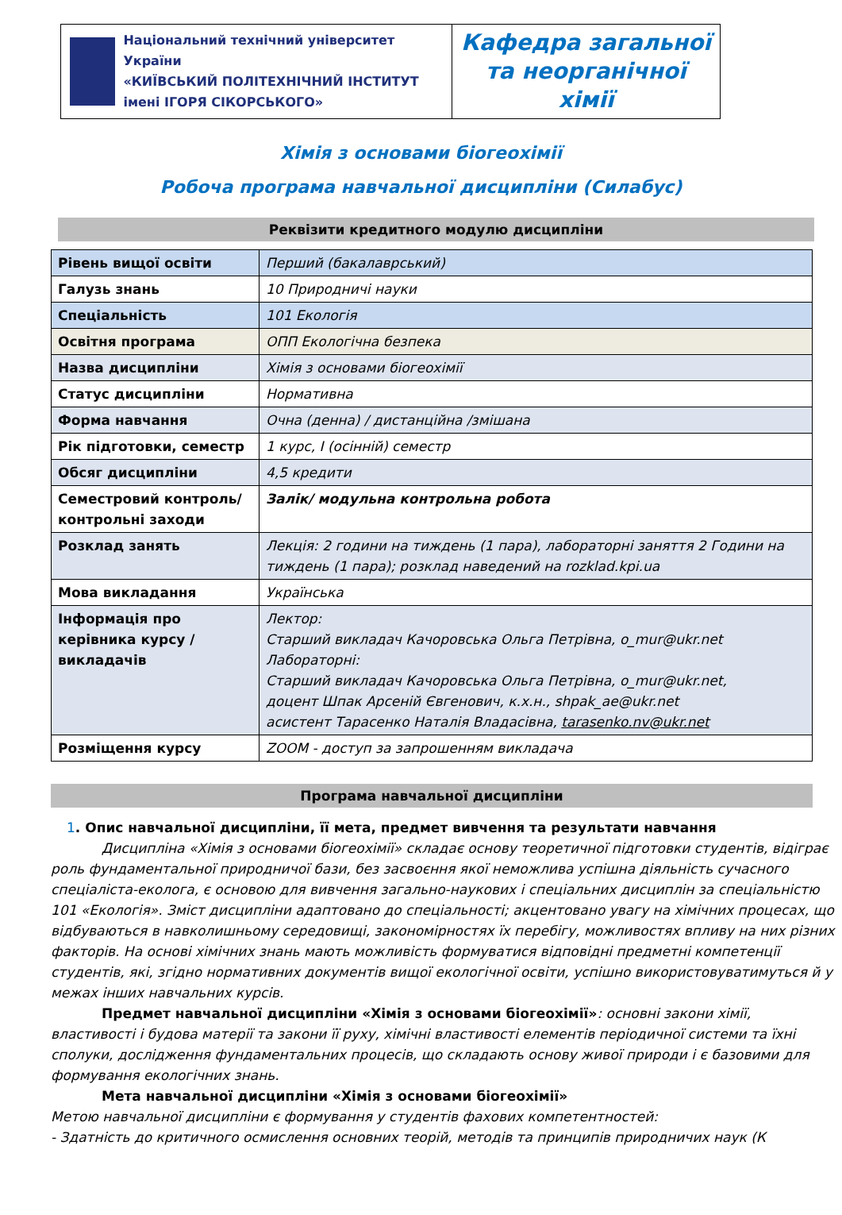| Національний технічний університет України «КИЇВСЬКИЙ ПОЛІТЕХНІЧНИЙ ІНСТИТУТ імені ІГОРЯ СІКОРСЬКОГО» | Кафедра загальної та неорганічної хімії |
Хімія з основами біогеохімії
Робоча програма навчальної дисципліни (Силабус)
Реквізити кредитного модулю дисципліни
| Рівень вищої освіти | Перший (бакалаврський) |
| Галузь знань | 10 Природничі науки |
| Спеціальність | 101 Екологія |
| Освітня програма | ОПП Екологічна безпека |
| Назва дисципліни | Хімія з основами біогеохімії |
| Статус дисципліни | Нормативна |
| Форма навчання | Очна (денна) / дистанційна /змішана |
| Рік підготовки, семестр | 1 курс, І (осінній) семестр |
| Обсяг дисципліни | 4,5 кредити |
| Семестровий контроль/ контрольні заходи | Залік/ модульна контрольна робота |
| Розклад занять | Лекція: 2 години на тиждень (1 пара), лабораторні заняття 2 Години на тиждень (1 пара); розклад наведений на rozklad.kpi.ua |
| Мова викладання | Українська |
| Інформація про керівника курсу / викладачів | Лектор: Старший викладач Качоровська Ольга Петрівна, o_mur@ukr.net Лабораторні: Старший викладач Качоровська Ольга Петрівна, o_mur@ukr.net, доцент Шпак Арсеній Євгенович, к.х.н., shpak_ae@ukr.net асистент Тарасенко Наталія Владасівна, tarasenko.nv@ukr.net |
| Розміщення курсу | ZOOM - доступ за запрошенням викладача |
Програма навчальної дисципліни
1. Опис навчальної дисципліни, її мета, предмет вивчення та результати навчання
Дисципліна «Хімія з основами біогеохімії» складає основу теоретичної підготовки студентів, відіграє роль фундаментальної природничої бази, без засвоєння якої неможлива успішна діяльність сучасного спеціаліста-еколога, є основою для вивчення загально-наукових і спеціальних дисциплін за спеціальністю 101 «Екологія». Зміст дисципліни адаптовано до спеціальності; акцентовано увагу на хімічних процесах, що відбуваються в навколишньому середовищі, закономірностях їх перебігу, можливостях впливу на них різних факторів. На основі хімічних знань мають можливість формуватися відповідні предметні компетенції студентів, які, згідно нормативних документів вищої екологічної освіти, успішно використовуватимуться й у межах інших навчальних курсів.
Предмет навчальної дисципліни «Хімія з основами біогеохімії»: основні закони хімії, властивості і будова матерії та закони її руху, хімічні властивості елементів періодичної системи та їхні сполуки, дослідження фундаментальних процесів, що складають основу живої природи і є базовими для формування екологічних знань.
Мета навчальної дисципліни «Хімія з основами біогеохімії»
Метою навчальної дисципліни є формування у студентів фахових компетентностей:
- Здатність до критичного осмислення основних теорій, методів та принципів природничих наук (К